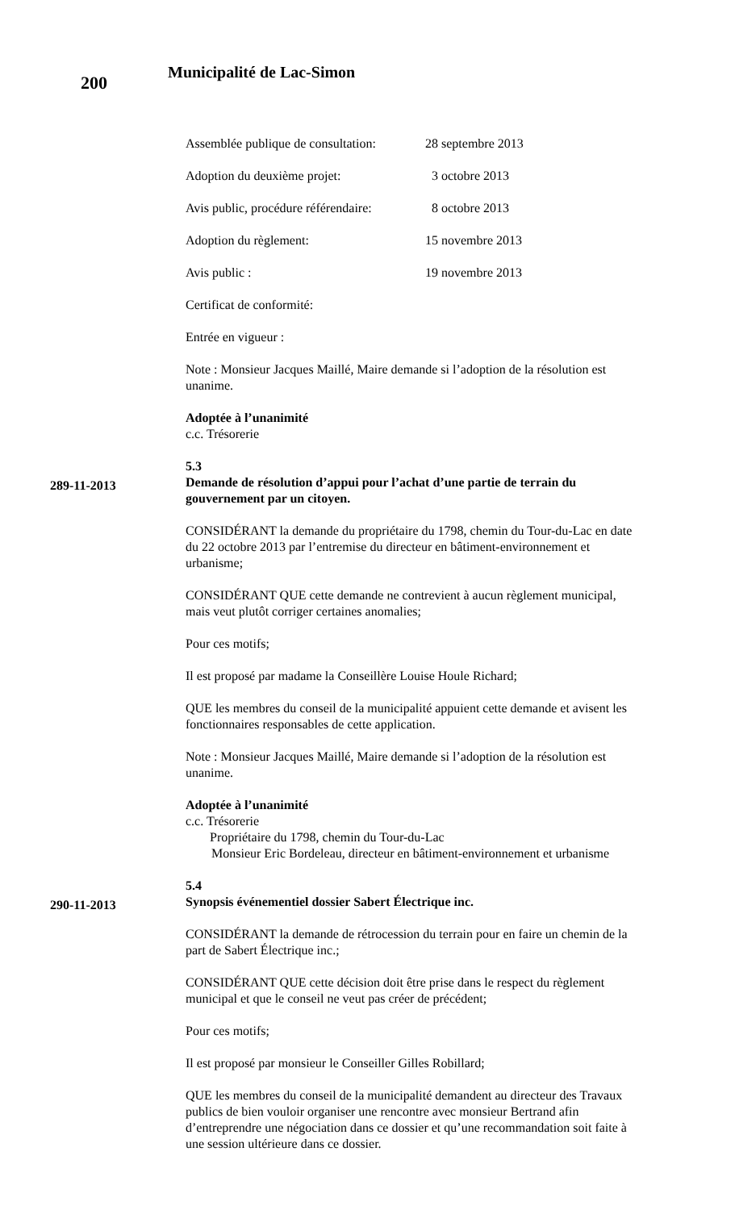200
Municipalité de Lac-Simon
Assemblée publique de consultation: 28 septembre 2013
Adoption du deuxième projet: 3 octobre 2013
Avis public, procédure référendaire: 8 octobre 2013
Adoption du règlement: 15 novembre 2013
Avis public : 19 novembre 2013
Certificat de conformité:
Entrée en vigueur :
Note : Monsieur Jacques Maillé, Maire demande si l’adoption de la résolution est unanime.
Adoptée à l’unanimité
c.c. Trésorerie
289-11-2013
5.3
Demande de résolution d’appui pour l’achat d’une partie de terrain du gouvernement par un citoyen.
CONSIDÉRANT la demande du propriétaire du 1798, chemin du Tour-du-Lac en date du 22 octobre 2013 par l’entremise du directeur en bâtiment-environnement et urbanisme;
CONSIDÉRANT QUE cette demande ne contrevient à aucun règlement municipal, mais veut plutôt corriger certaines anomalies;
Pour ces motifs;
Il est proposé par madame la Conseillère Louise Houle Richard;
QUE les membres du conseil de la municipalité appuient cette demande et avisent les fonctionnaires responsables de cette application.
Note : Monsieur Jacques Maillé, Maire demande si l’adoption de la résolution est unanime.
Adoptée à l’unanimité
c.c. Trésorerie
Propriétaire du 1798, chemin du Tour-du-Lac
Monsieur Eric Bordeleau, directeur en bâtiment-environnement et urbanisme
290-11-2013
5.4
Synopsis événementiel dossier Sabert Électrique inc.
CONSIDÉRANT la demande de rétrocession du terrain pour en faire un chemin de la part de Sabert Électrique inc.;
CONSIDÉRANT QUE cette décision doit être prise dans le respect du règlement municipal et que le conseil ne veut pas créer de précédent;
Pour ces motifs;
Il est proposé par monsieur le Conseiller Gilles Robillard;
QUE les membres du conseil de la municipalité demandent au directeur des Travaux publics de bien vouloir organiser une rencontre avec monsieur Bertrand afin d’entreprendre une négociation dans ce dossier et qu’une recommandation soit faite à une session ultérieure dans ce dossier.